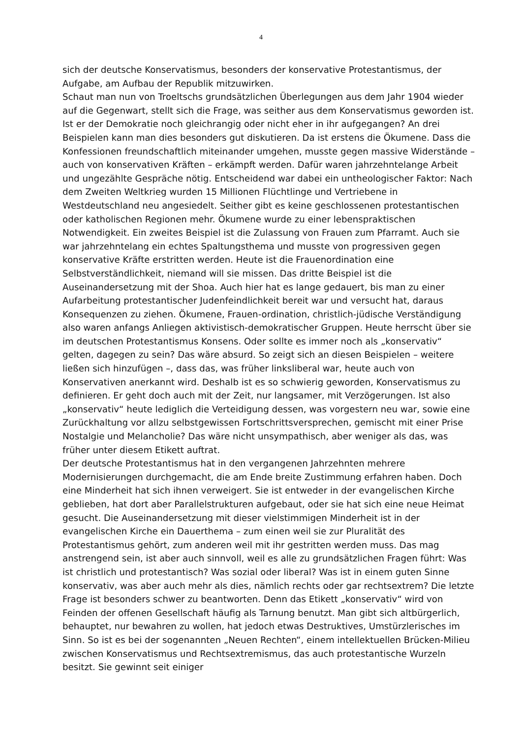4
sich der deutsche Konservatismus, besonders der konservative Protestantismus, der Aufgabe, am Aufbau der Republik mitzuwirken.
Schaut man nun von Troeltschs grundsätzlichen Überlegungen aus dem Jahr 1904 wieder auf die Gegenwart, stellt sich die Frage, was seither aus dem Konservatismus geworden ist. Ist er der Demokratie noch gleichrangig oder nicht eher in ihr aufgegangen? An drei Beispielen kann man dies besonders gut diskutieren. Da ist erstens die Ökumene. Dass die Konfessionen freundschaftlich miteinander umgehen, musste gegen massive Widerstände – auch von konservativen Kräften – erkämpft werden. Dafür waren jahrzehntelange Arbeit und ungezählte Gespräche nötig. Entscheidend war dabei ein untheologischer Faktor: Nach dem Zweiten Weltkrieg wurden 15 Millionen Flüchtlinge und Vertriebene in Westdeutschland neu angesiedelt. Seither gibt es keine geschlossenen protestantischen oder katholischen Regionen mehr. Ökumene wurde zu einer lebenspraktischen Notwendigkeit. Ein zweites Beispiel ist die Zulassung von Frauen zum Pfarramt. Auch sie war jahrzehntelang ein echtes Spaltungsthema und musste von progressiven gegen konservative Kräfte erstritten werden. Heute ist die Frauenordination eine Selbstverständlichkeit, niemand will sie missen. Das dritte Beispiel ist die Auseinandersetzung mit der Shoa. Auch hier hat es lange gedauert, bis man zu einer Aufarbeitung protestantischer Judenfeindlichkeit bereit war und versucht hat, daraus Konsequenzen zu ziehen. Ökumene, Frauen-ordination, christlich-jüdische Verständigung also waren anfangs Anliegen aktivistisch-demokratischer Gruppen. Heute herrscht über sie im deutschen Protestantismus Konsens. Oder sollte es immer noch als „konservativ“ gelten, dagegen zu sein? Das wäre absurd. So zeigt sich an diesen Beispielen – weitere ließen sich hinzufügen –, dass das, was früher linksliberal war, heute auch von Konservativen anerkannt wird. Deshalb ist es so schwierig geworden, Konservatismus zu definieren. Er geht doch auch mit der Zeit, nur langsamer, mit Verzögerungen. Ist also „konservativ“ heute lediglich die Verteidigung dessen, was vorgestern neu war, sowie eine Zurückhaltung vor allzu selbstgewissen Fortschrittsversprechen, gemischt mit einer Prise Nostalgie und Melancholie? Das wäre nicht unsympathisch, aber weniger als das, was früher unter diesem Etikett auftrat.
Der deutsche Protestantismus hat in den vergangenen Jahrzehnten mehrere Modernisierungen durchgemacht, die am Ende breite Zustimmung erfahren haben. Doch eine Minderheit hat sich ihnen verweigert. Sie ist entweder in der evangelischen Kirche geblieben, hat dort aber Parallelstrukturen aufgebaut, oder sie hat sich eine neue Heimat gesucht. Die Auseinandersetzung mit dieser vielstimmigen Minderheit ist in der evangelischen Kirche ein Dauerthema – zum einen weil sie zur Pluralität des Protestantismus gehört, zum anderen weil mit ihr gestritten werden muss. Das mag anstrengend sein, ist aber auch sinnvoll, weil es alle zu grundsätzlichen Fragen führt: Was ist christlich und protestantisch? Was sozial oder liberal? Was ist in einem guten Sinne konservativ, was aber auch mehr als dies, nämlich rechts oder gar rechtsextrem? Die letzte Frage ist besonders schwer zu beantworten. Denn das Etikett „konservativ“ wird von Feinden der offenen Gesellschaft häufig als Tarnung benutzt. Man gibt sich altbürgerlich, behauptet, nur bewahren zu wollen, hat jedoch etwas Destruktives, Umstürzlerisches im Sinn. So ist es bei der sogenannten „Neuen Rechten“, einem intellektuellen Brücken-Milieu zwischen Konservatismus und Rechtsextremismus, das auch protestantische Wurzeln besitzt. Sie gewinnt seit einiger